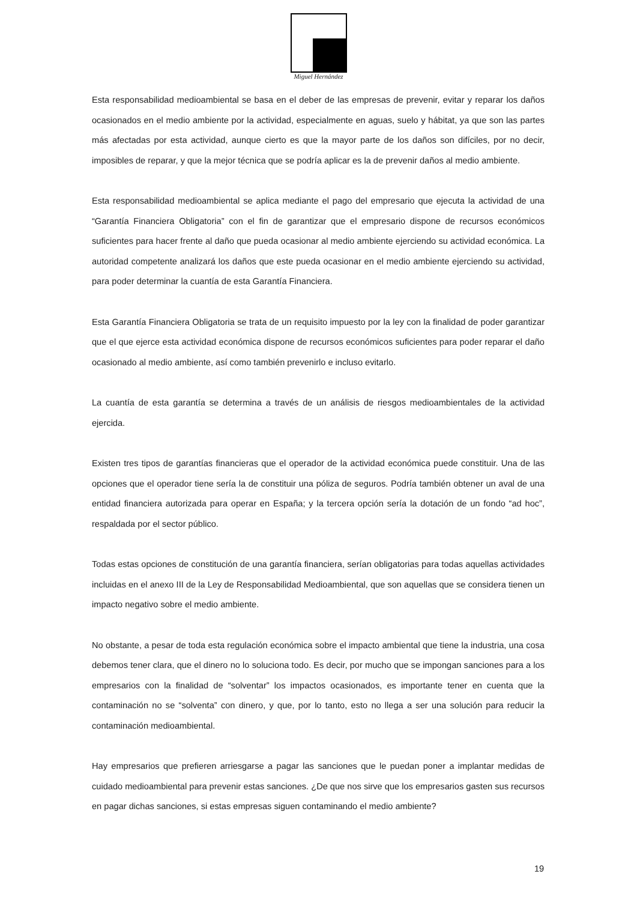Miguel Hernández
Esta responsabilidad medioambiental se basa en el deber de las empresas de prevenir, evitar y reparar los daños ocasionados en el medio ambiente por la actividad, especialmente en aguas, suelo y hábitat, ya que son las partes más afectadas por esta actividad, aunque cierto es que la mayor parte de los daños son difíciles, por no decir, imposibles de reparar, y que la mejor técnica que se podría aplicar es la de prevenir daños al medio ambiente.
Esta responsabilidad medioambiental se aplica mediante el pago del empresario que ejecuta la actividad de una “Garantía Financiera Obligatoria” con el fin de garantizar que el empresario dispone de recursos económicos suficientes para hacer frente al daño que pueda ocasionar al medio ambiente ejerciendo su actividad económica. La autoridad competente analizará los daños que este pueda ocasionar en el medio ambiente ejerciendo su actividad, para poder determinar la cuantía de esta Garantía Financiera.
Esta Garantía Financiera Obligatoria se trata de un requisito impuesto por la ley con la finalidad de poder garantizar que el que ejerce esta actividad económica dispone de recursos económicos suficientes para poder reparar el daño ocasionado al medio ambiente, así como también prevenirlo e incluso evitarlo.
La cuantía de esta garantía se determina a través de un análisis de riesgos medioambientales de la actividad ejercida.
Existen tres tipos de garantías financieras que el operador de la actividad económica puede constituir. Una de las opciones que el operador tiene sería la de constituir una póliza de seguros. Podría también obtener un aval de una entidad financiera autorizada para operar en España; y la tercera opción sería la dotación de un fondo “ad hoc”, respaldada por el sector público.
Todas estas opciones de constitución de una garantía financiera, serían obligatorias para todas aquellas actividades incluidas en el anexo III de la Ley de Responsabilidad Medioambiental, que son aquellas que se considera tienen un impacto negativo sobre el medio ambiente.
No obstante, a pesar de toda esta regulación económica sobre el impacto ambiental que tiene la industria, una cosa debemos tener clara, que el dinero no lo soluciona todo. Es decir, por mucho que se impongan sanciones para a los empresarios con la finalidad de “solventar” los impactos ocasionados, es importante tener en cuenta que la contaminación no se “solventa” con dinero, y que, por lo tanto, esto no llega a ser una solución para reducir la contaminación medioambiental.
Hay empresarios que prefieren arriesgarse a pagar las sanciones que le puedan poner a implantar medidas de cuidado medioambiental para prevenir estas sanciones. ¿De que nos sirve que los empresarios gasten sus recursos en pagar dichas sanciones, si estas empresas siguen contaminando el medio ambiente?
19